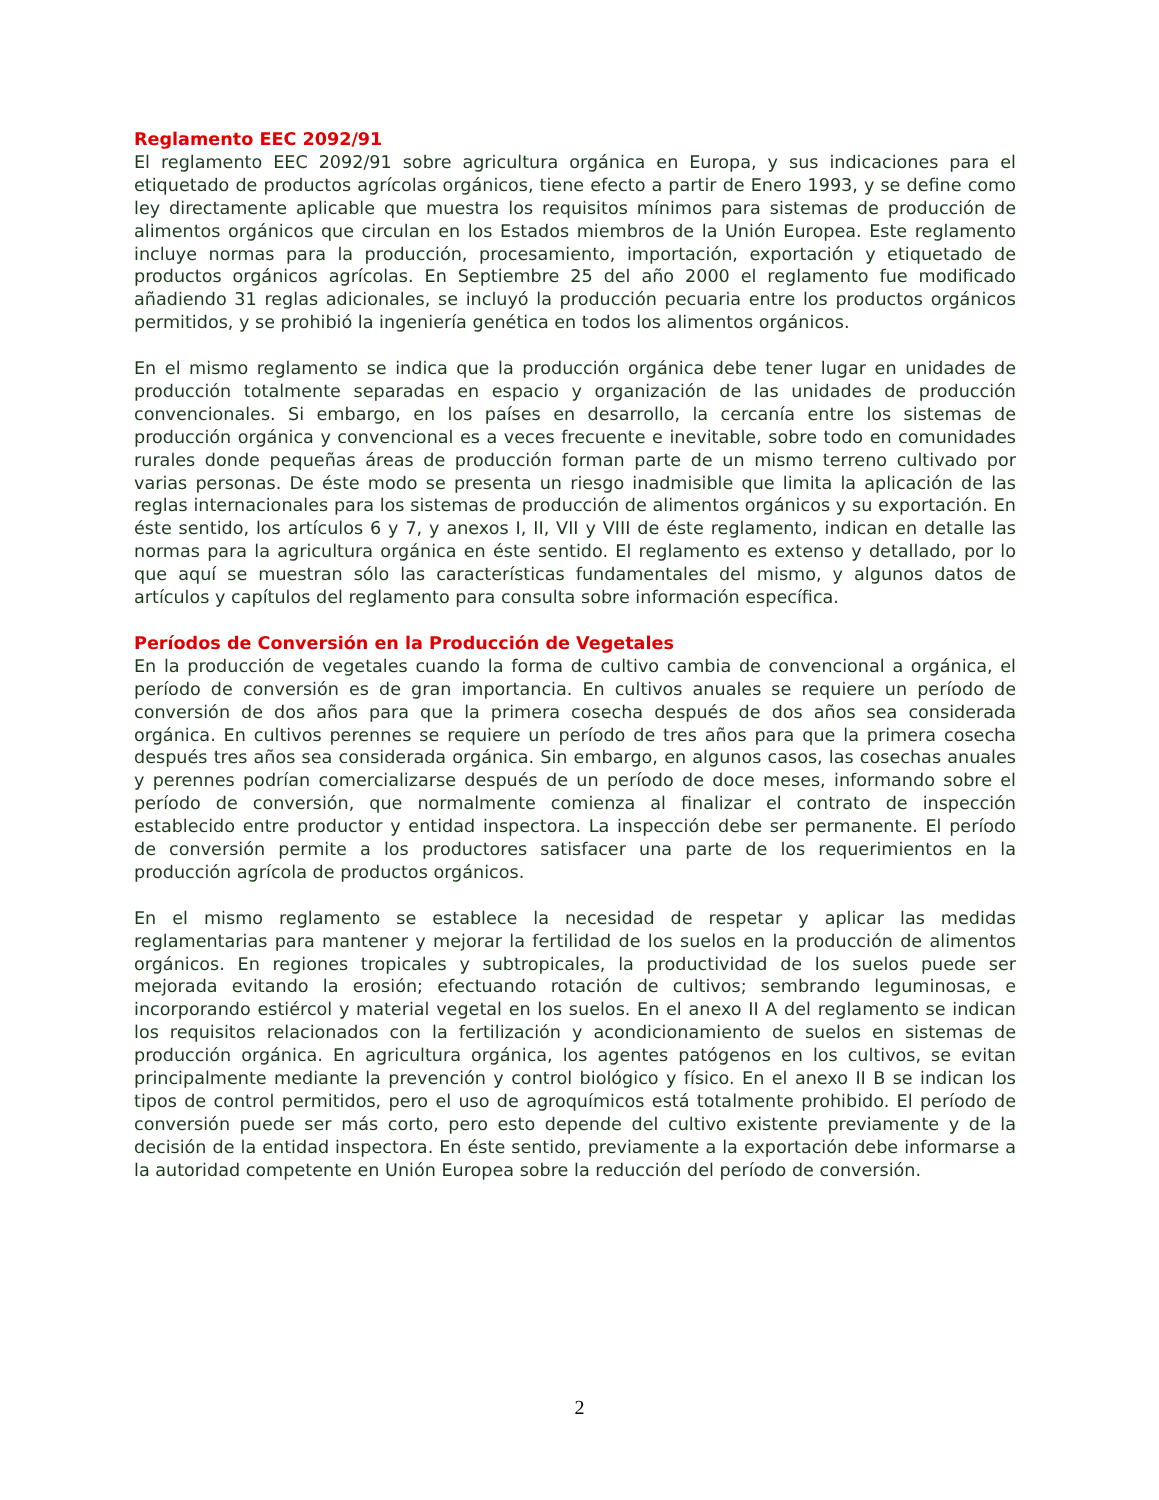Reglamento EEC 2092/91
El reglamento EEC 2092/91 sobre agricultura orgánica en Europa, y sus indicaciones para el etiquetado de productos agrícolas orgánicos, tiene efecto a partir de Enero 1993, y se define como ley directamente aplicable que muestra los requisitos mínimos para sistemas de producción de alimentos orgánicos que circulan en los Estados miembros de la Unión Europea. Este reglamento incluye normas para la producción, procesamiento, importación, exportación y etiquetado de productos orgánicos agrícolas. En Septiembre 25 del año 2000 el reglamento fue modificado añadiendo 31 reglas adicionales, se incluyó la producción pecuaria entre los productos orgánicos permitidos, y se prohibió la ingeniería genética en todos los alimentos orgánicos.
En el mismo reglamento se indica que la producción orgánica debe tener lugar en unidades de producción totalmente separadas en espacio y organización de las unidades de producción convencionales. Si embargo, en los países en desarrollo, la cercanía entre los sistemas de producción orgánica y convencional es a veces frecuente e inevitable, sobre todo en comunidades rurales donde pequeñas áreas de producción forman parte de un mismo terreno cultivado por varias personas. De éste modo se presenta un riesgo inadmisible que limita la aplicación de las reglas internacionales para los sistemas de producción de alimentos orgánicos y su exportación. En éste sentido, los artículos 6 y 7, y anexos I, II, VII y VIII de éste reglamento, indican en detalle las normas para la agricultura orgánica en éste sentido. El reglamento es extenso y detallado, por lo que aquí se muestran sólo las características fundamentales del mismo, y algunos datos de artículos y capítulos del reglamento para consulta sobre información específica.
Períodos de Conversión en la Producción de Vegetales
En la producción de vegetales cuando la forma de cultivo cambia de convencional a orgánica, el período de conversión es de gran importancia. En cultivos anuales se requiere un período de conversión de dos años para que la primera cosecha después de dos años sea considerada orgánica. En cultivos perennes se requiere un período de tres años para que la primera cosecha después tres años sea considerada orgánica. Sin embargo, en algunos casos, las cosechas anuales y perennes podrían comercializarse después de un período de doce meses, informando sobre el período de conversión, que normalmente comienza al finalizar el contrato de inspección establecido entre productor y entidad inspectora. La inspección debe ser permanente. El período de conversión permite a los productores satisfacer una parte de los requerimientos en la producción agrícola de productos orgánicos.
En el mismo reglamento se establece la necesidad de respetar y aplicar las medidas reglamentarias para mantener y mejorar la fertilidad de los suelos en la producción de alimentos orgánicos. En regiones tropicales y subtropicales, la productividad de los suelos puede ser mejorada evitando la erosión; efectuando rotación de cultivos; sembrando leguminosas, e incorporando estiércol y material vegetal en los suelos. En el anexo II A del reglamento se indican los requisitos relacionados con la fertilización y acondicionamiento de suelos en sistemas de producción orgánica. En agricultura orgánica, los agentes patógenos en los cultivos, se evitan principalmente mediante la prevención y control biológico y físico. En el anexo II B se indican los tipos de control permitidos, pero el uso de agroquímicos está totalmente prohibido. El período de conversión puede ser más corto, pero esto depende del cultivo existente previamente y de la decisión de la entidad inspectora. En éste sentido, previamente a la exportación debe informarse a la autoridad competente en Unión Europea sobre la reducción del período de conversión.
2